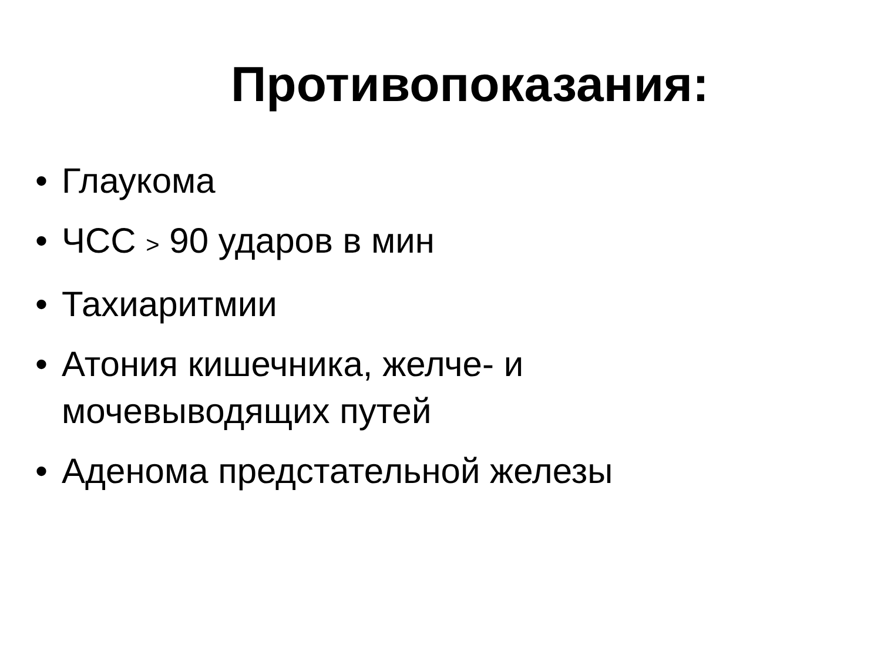Противопоказания:
• Глаукома
• ЧСС > 90 ударов в мин
• Тахиаритмии
• Атония кишечника, желче- и
мочевыводящих путей
• Аденома предстательной железы